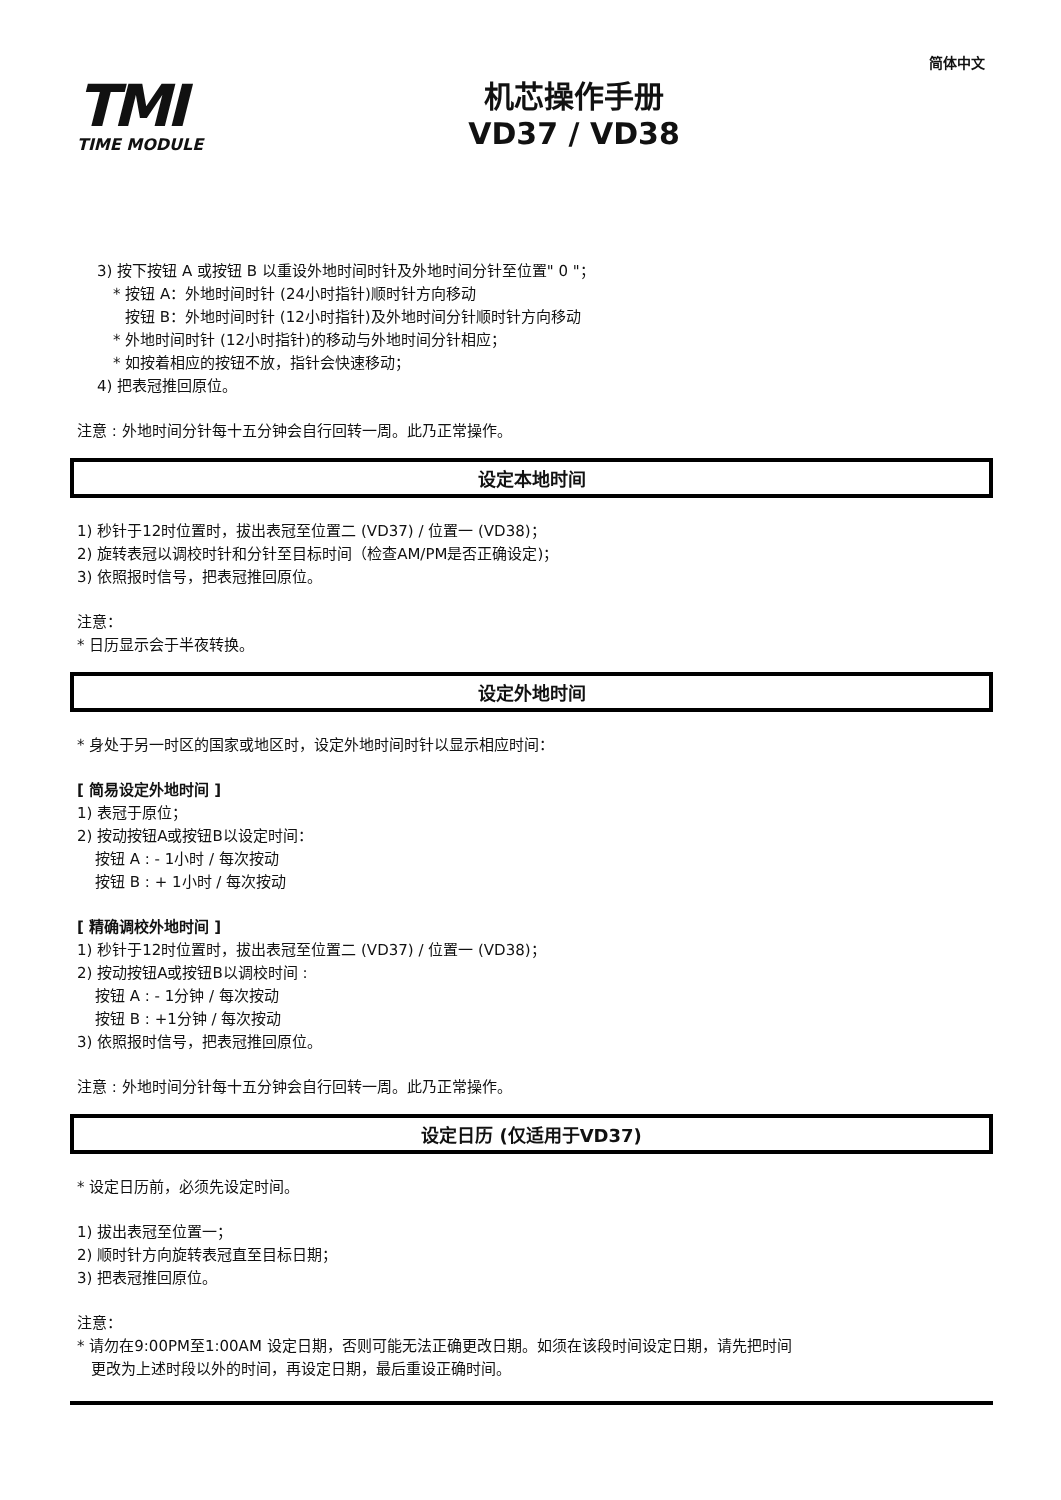简体中文
TMI
TIME MODULE
机芯操作手册
VD37 / VD38
3) 按下按钮 A 或按钮 B 以重设外地时间时针及外地时间分针至位置" 0 "；
* 按钮 A：外地时间时针 (24小时指针)顺时针方向移动
按钮 B：外地时间时针 (12小时指针)及外地时间分针顺时针方向移动
* 外地时间时针 (12小时指针)的移动与外地时间分针相应；
* 如按着相应的按钮不放，指针会快速移动；
4) 把表冠推回原位。
注意 : 外地时间分针每十五分钟会自行回转一周。此乃正常操作。
设定本地时间
1) 秒针于12时位置时，拔出表冠至位置二 (VD37) / 位置一 (VD38)；
2) 旋转表冠以调校时针和分针至目标时间（检查AM/PM是否正确设定)；
3) 依照报时信号，把表冠推回原位。
注意：
* 日历显示会于半夜转换。
设定外地时间
* 身处于另一时区的国家或地区时，设定外地时间时针以显示相应时间：
[ 简易设定外地时间 ]
1) 表冠于原位；
2) 按动按钮A或按钮B以设定时间：
按钮 A : - 1小时 / 每次按动
按钮 B : + 1小时 / 每次按动
[ 精确调校外地时间 ]
1) 秒针于12时位置时，拔出表冠至位置二 (VD37) / 位置一 (VD38)；
2) 按动按钮A或按钮B以调校时间 :
按钮 A : - 1分钟 / 每次按动
按钮 B : +1分钟 / 每次按动
3) 依照报时信号，把表冠推回原位。
注意 : 外地时间分针每十五分钟会自行回转一周。此乃正常操作。
设定日历 (仅适用于VD37)
* 设定日历前，必须先设定时间。
1) 拔出表冠至位置一；
2) 顺时针方向旋转表冠直至目标日期；
3) 把表冠推回原位。
注意：
* 请勿在9:00PM至1:00AM 设定日期，否则可能无法正确更改日期。如须在该段时间设定日期，请先把时间
更改为上述时段以外的时间，再设定日期，最后重设正确时间。